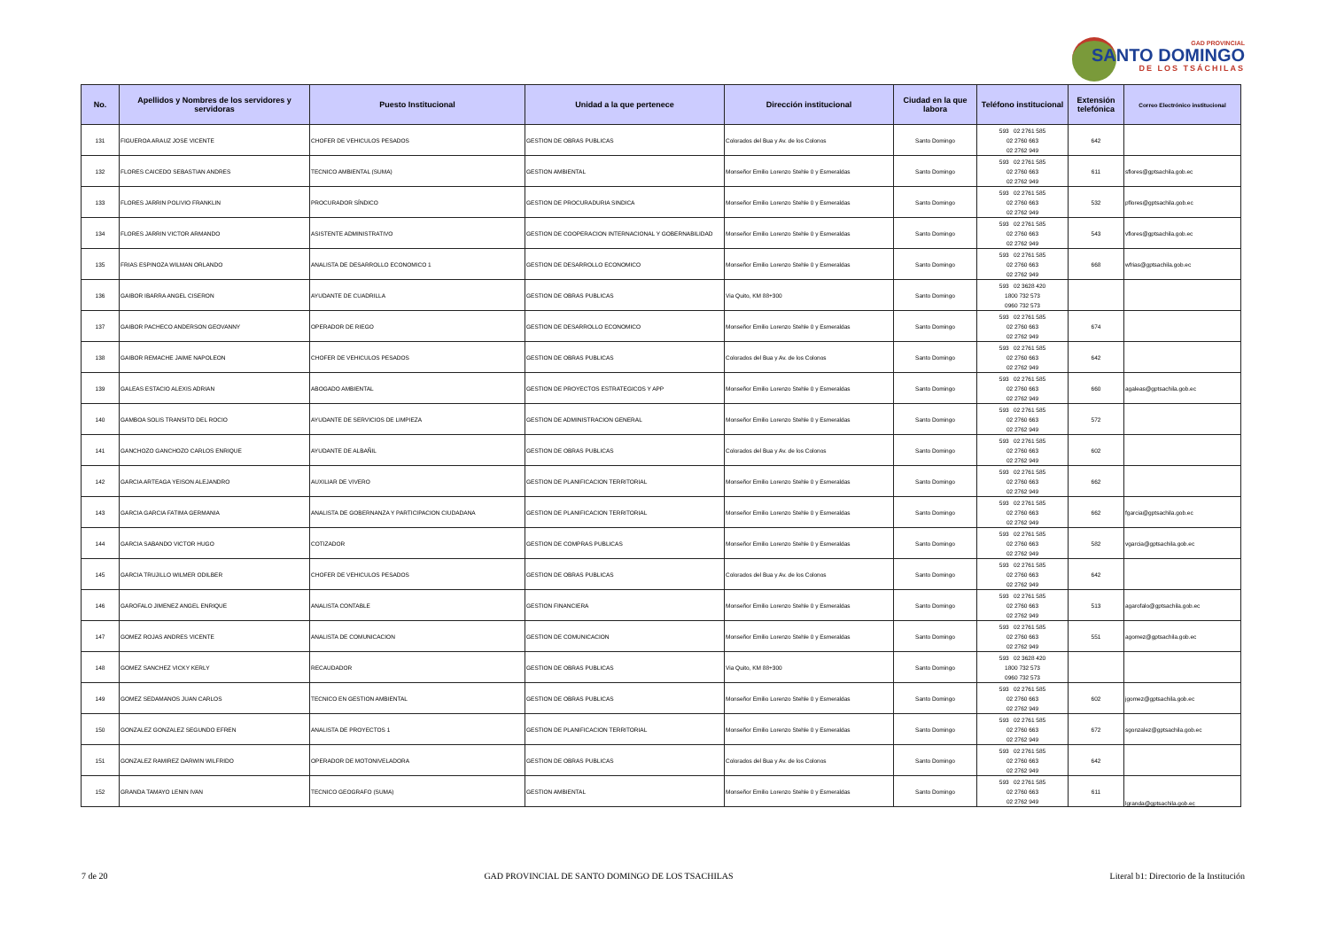GAD PROVINCIAL
SANTO DOMINGO
DE LOS TSÁCHILAS
| No. | Apellidos y Nombres de los servidores y servidoras | Puesto Institucional | Unidad a la que pertenece | Dirección institucional | Ciudad en la que labora | Teléfono institucional | Extensión telefónica | Correo Electrónico institucional |
| --- | --- | --- | --- | --- | --- | --- | --- | --- |
| 131 | FIGUEROA ARAUZ JOSE VICENTE | CHOFER DE VEHICULOS PESADOS | GESTION DE OBRAS PUBLICAS | Colorados del Bua y Av. de los Colonos | Santo Domingo | 593 02 2761 585 02 2760 663 02 2762 949 | 642 | |
| 132 | FLORES CAICEDO SEBASTIAN ANDRES | TECNICO AMBIENTAL (SUMA) | GESTION AMBIENTAL | Monseñor Emilio Lorenzo Stehle 0 y Esmeraldas | Santo Domingo | 593 02 2761 585 02 2760 663 02 2762 949 | 611 | sflores@gptsachila.gob.ec |
| 133 | FLORES JARRIN POLIVIO FRANKLIN | PROCURADOR SÍNDICO | GESTION DE PROCURADURIA SINDICA | Monseñor Emilio Lorenzo Stehle 0 y Esmeraldas | Santo Domingo | 593 02 2761 585 02 2760 663 02 2762 949 | 532 | pflores@gptsachila.gob.ec |
| 134 | FLORES JARRIN VICTOR ARMANDO | ASISTENTE ADMINISTRATIVO | GESTION DE COOPERACION INTERNACIONAL Y GOBERNABILIDAD | Monseñor Emilio Lorenzo Stehle 0 y Esmeraldas | Santo Domingo | 593 02 2761 585 02 2760 663 02 2762 949 | 543 | vflores@gptsachila.gob.ec |
| 135 | FRIAS ESPINOZA WILMAN ORLANDO | ANALISTA DE DESARROLLO ECONOMICO 1 | GESTION DE DESARROLLO ECONOMICO | Monseñor Emilio Lorenzo Stehle 0 y Esmeraldas | Santo Domingo | 593 02 2761 585 02 2760 663 02 2762 949 | 668 | wfrias@gptsachila.gob.ec |
| 136 | GAIBOR IBARRA ANGEL CISERON | AYUDANTE DE CUADRILLA | GESTION DE OBRAS PUBLICAS | Via Quito, KM 88+300 | Santo Domingo | 593 02 3628 420 1800 732 573 0960 732 573 | | |
| 137 | GAIBOR PACHECO ANDERSON GEOVANNY | OPERADOR DE RIEGO | GESTION DE DESARROLLO ECONOMICO | Monseñor Emilio Lorenzo Stehle 0 y Esmeraldas | Santo Domingo | 593 02 2761 585 02 2760 663 02 2762 949 | 674 | |
| 138 | GAIBOR REMACHE JAIME NAPOLEON | CHOFER DE VEHICULOS PESADOS | GESTION DE OBRAS PUBLICAS | Colorados del Bua y Av. de los Colonos | Santo Domingo | 593 02 2761 585 02 2760 663 02 2762 949 | 642 | |
| 139 | GALEAS ESTACIO ALEXIS ADRIAN | ABOGADO AMBIENTAL | GESTION DE PROYECTOS ESTRATEGICOS Y APP | Monseñor Emilio Lorenzo Stehle 0 y Esmeraldas | Santo Domingo | 593 02 2761 585 02 2760 663 02 2762 949 | 660 | agaleas@gptsachila.gob.ec |
| 140 | GAMBOA SOLIS TRANSITO DEL ROCIO | AYUDANTE DE SERVICIOS DE LIMPIEZA | GESTION DE ADMINISTRACION GENERAL | Monseñor Emilio Lorenzo Stehle 0 y Esmeraldas | Santo Domingo | 593 02 2761 585 02 2760 663 02 2762 949 | 572 | |
| 141 | GANCHOZO GANCHOZO CARLOS ENRIQUE | AYUDANTE DE ALBAÑIL | GESTION DE OBRAS PUBLICAS | Colorados del Bua y Av. de los Colonos | Santo Domingo | 593 02 2761 585 02 2760 663 02 2762 949 | 602 | |
| 142 | GARCIA ARTEAGA YEISON ALEJANDRO | AUXILIAR DE VIVERO | GESTION DE PLANIFICACION TERRITORIAL | Monseñor Emilio Lorenzo Stehle 0 y Esmeraldas | Santo Domingo | 593 02 2761 585 02 2760 663 02 2762 949 | 662 | |
| 143 | GARCIA GARCIA FATIMA GERMANIA | ANALISTA DE GOBERNANZA Y PARTICIPACION CIUDADANA | GESTION DE PLANIFICACION TERRITORIAL | Monseñor Emilio Lorenzo Stehle 0 y Esmeraldas | Santo Domingo | 593 02 2761 585 02 2760 663 02 2762 949 | 662 | fgarcia@gptsachila.gob.ec |
| 144 | GARCIA SABANDO VICTOR HUGO | COTIZADOR | GESTION DE COMPRAS PUBLICAS | Monseñor Emilio Lorenzo Stehle 0 y Esmeraldas | Santo Domingo | 593 02 2761 585 02 2760 663 02 2762 949 | 582 | vgarcia@gptsachila.gob.ec |
| 145 | GARCIA TRUJILLO WILMER ODILBER | CHOFER DE VEHICULOS PESADOS | GESTION DE OBRAS PUBLICAS | Colorados del Bua y Av. de los Colonos | Santo Domingo | 593 02 2761 585 02 2760 663 02 2762 949 | 642 | |
| 146 | GAROFALO JIMENEZ ANGEL ENRIQUE | ANALISTA CONTABLE | GESTION FINANCIERA | Monseñor Emilio Lorenzo Stehle 0 y Esmeraldas | Santo Domingo | 593 02 2761 585 02 2760 663 02 2762 949 | 513 | agarofalo@gptsachila.gob.ec |
| 147 | GOMEZ ROJAS ANDRES VICENTE | ANALISTA DE COMUNICACION | GESTION DE COMUNICACION | Monseñor Emilio Lorenzo Stehle 0 y Esmeraldas | Santo Domingo | 593 02 2761 585 02 2760 663 02 2762 949 | 551 | agomez@gptsachila.gob.ec |
| 148 | GOMEZ SANCHEZ VICKY KERLY | RECAUDADOR | GESTION DE OBRAS PUBLICAS | Via Quito, KM 88+300 | Santo Domingo | 593 02 3628 420 1800 732 573 0960 732 573 | | |
| 149 | GOMEZ SEDAMANOS JUAN CARLOS | TECNICO EN GESTION AMBIENTAL | GESTION DE OBRAS PUBLICAS | Monseñor Emilio Lorenzo Stehle 0 y Esmeraldas | Santo Domingo | 593 02 2761 585 02 2760 663 02 2762 949 | 602 | jgomez@gptsachila.gob.ec |
| 150 | GONZALEZ GONZALEZ SEGUNDO EFREN | ANALISTA DE PROYECTOS 1 | GESTION DE PLANIFICACION TERRITORIAL | Monseñor Emilio Lorenzo Stehle 0 y Esmeraldas | Santo Domingo | 593 02 2761 585 02 2760 663 02 2762 949 | 672 | sgonzalez@gptsachila.gob.ec |
| 151 | GONZALEZ RAMIREZ DARWIN WILFRIDO | OPERADOR DE MOTONIVELADORA | GESTION DE OBRAS PUBLICAS | Colorados del Bua y Av. de los Colonos | Santo Domingo | 593 02 2761 585 02 2760 663 02 2762 949 | 642 | |
| 152 | GRANDA TAMAYO LENIN IVAN | TECNICO GEOGRAFO (SUMA) | GESTION AMBIENTAL | Monseñor Emilio Lorenzo Stehle 0 y Esmeraldas | Santo Domingo | 593 02 2761 585 02 2760 663 02 2762 949 | 611 | lgranda@gptsachila.gob.ec |
7 de 20 GAD PROVINCIAL DE SANTO DOMINGO DE LOS TSACHILAS Literal b1: Directorio de la Institución